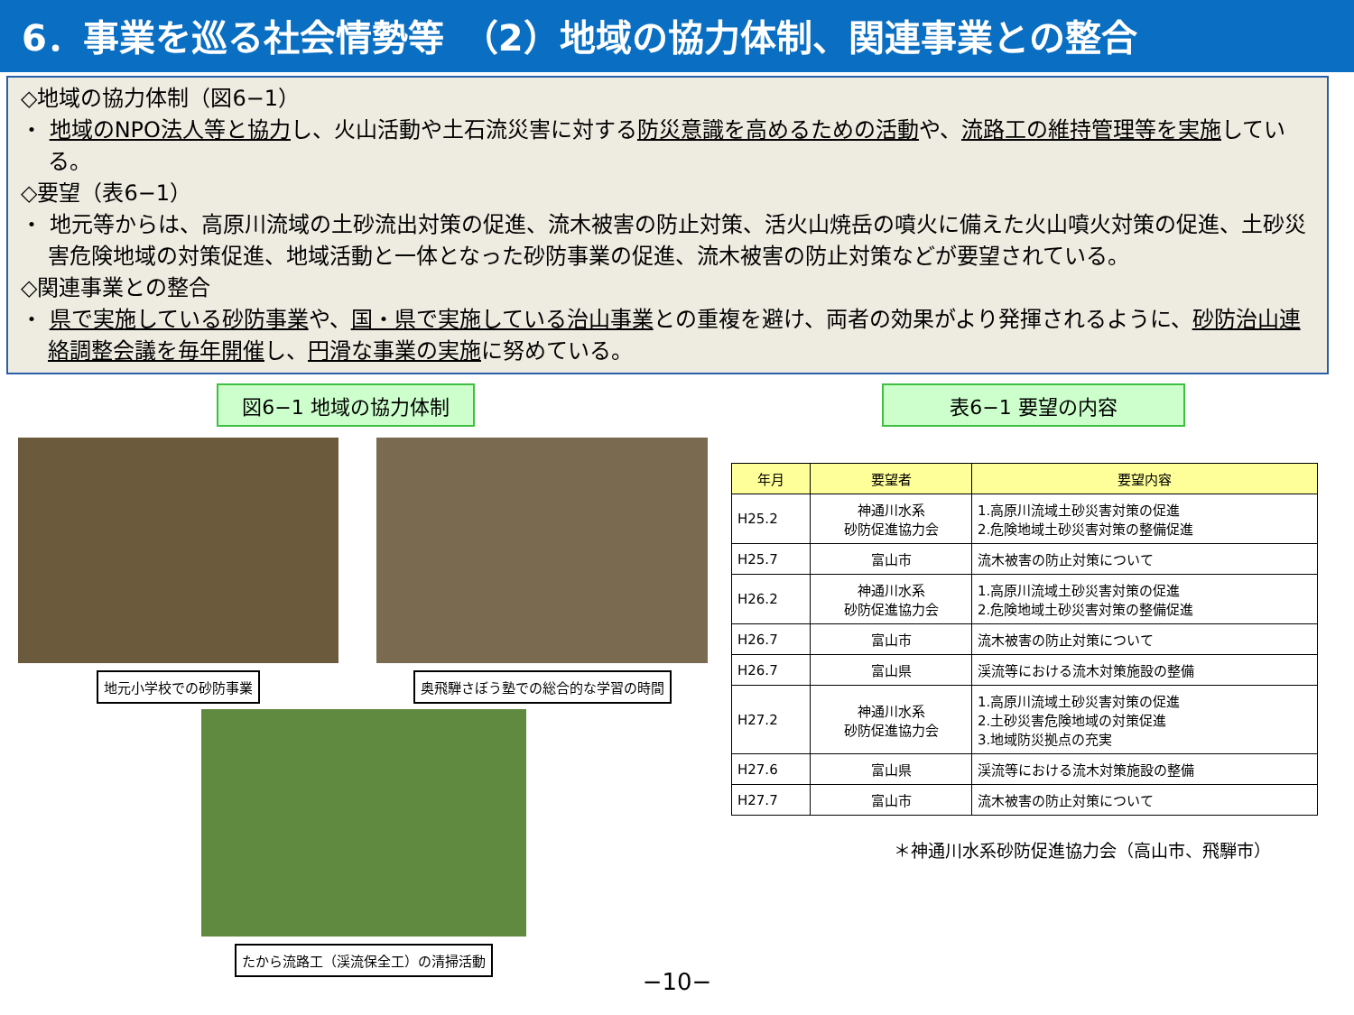6．事業を巡る社会情勢等　（2）地域の協力体制、関連事業との整合
◇地域の協力体制（図6−1）
・ 地域のNPO法人等と協力し、火山活動や土石流災害に対する防災意識を高めるための活動や、流路工の維持管理等を実施している。
◇要望（表6−1）
・ 地元等からは、高原川流域の土砂流出対策の促進、流木被害の防止対策、活火山焼岳の噴火に備えた火山噴火対策の促進、土砂災害危険地域の対策促進、地域活動と一体となった砂防事業の促進、流木被害の防止対策などが要望されている。
◇関連事業との整合
・ 県で実施している砂防事業や、国・県で実施している治山事業との重複を避け、両者の効果がより発揮されるように、砂防治山連絡調整会議を毎年開催し、円滑な事業の実施に努めている。
図6−1 地域の協力体制
地元小学校での砂防事業
奥飛騨さぼう塾での総合的な学習の時間
たから流路工（渓流保全工）の清掃活動
表6−1 要望の内容
| 年月 | 要望者 | 要望内容 |
| --- | --- | --- |
| H25.2 | 神通川水系 砂防促進協力会 | 1.高原川流域土砂災害対策の促進 2.危険地域土砂災害対策の整備促進 |
| H25.7 | 富山市 | 流木被害の防止対策について |
| H26.2 | 神通川水系 砂防促進協力会 | 1.高原川流域土砂災害対策の促進 2.危険地域土砂災害対策の整備促進 |
| H26.7 | 富山市 | 流木被害の防止対策について |
| H26.7 | 富山県 | 渓流等における流木対策施設の整備 |
| H27.2 | 神通川水系 砂防促進協力会 | 1.高原川流域土砂災害対策の促進 2.土砂災害危険地域の対策促進 3.地域防災拠点の充実 |
| H27.6 | 富山県 | 渓流等における流木対策施設の整備 |
| H27.7 | 富山市 | 流木被害の防止対策について |
＊神通川水系砂防促進協力会（高山市、飛騨市）
−10−